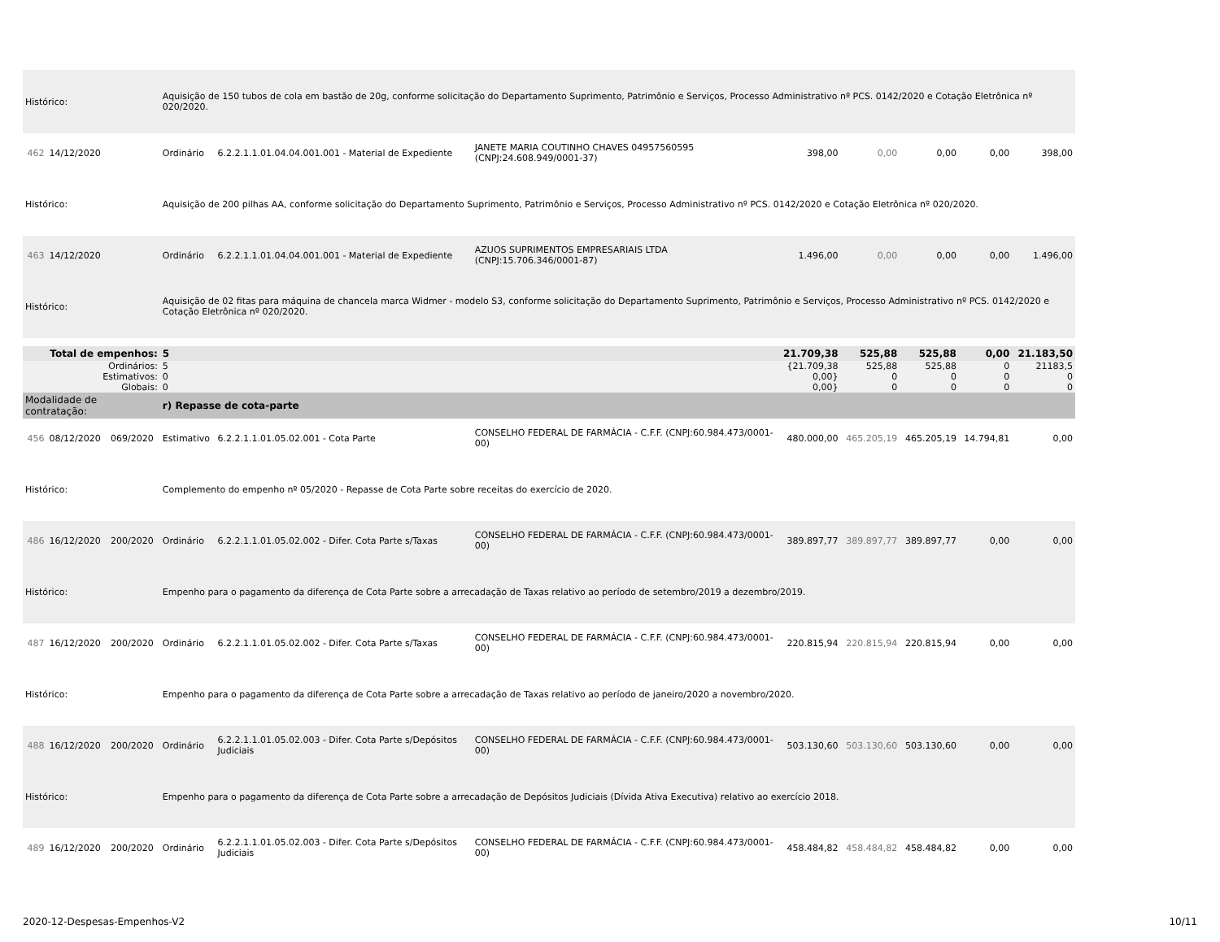| Histórico: | | | Aquisição de 150 tubos de cola em bastão de 20g, conforme solicitação do Departamento Suprimento, Patrimônio e Serviços, Processo Administrativo nº PCS. 0142/2020 e Cotação Eletrônica nº 020/2020. | | | | | | | |
| 462 | 14/12/2020 | | Ordinário | 6.2.2.1.1.01.04.04.001.001 - Material de Expediente | JANETE MARIA COUTINHO CHAVES 04957560595 (CNPJ:24.608.949/0001-37) | 398,00 | 0,00 | 0,00 | 0,00 | 398,00 |
| Histórico: | | | Aquisição de 200 pilhas AA, conforme solicitação do Departamento Suprimento, Patrimônio e Serviços, Processo Administrativo nº PCS. 0142/2020 e Cotação Eletrônica nº 020/2020. | | | | | | | |
| 463 | 14/12/2020 | | Ordinário | 6.2.2.1.1.01.04.04.001.001 - Material de Expediente | AZUOS SUPRIMENTOS EMPRESARIAIS LTDA (CNPJ:15.706.346/0001-87) | 1.496,00 | 0,00 | 0,00 | 0,00 | 1.496,00 |
| Histórico: | | | Aquisição de 02 fitas para máquina de chancela marca Widmer - modelo S3, conforme solicitação do Departamento Suprimento, Patrimônio e Serviços, Processo Administrativo nº PCS. 0142/2020 e Cotação Eletrônica nº 020/2020. | | | | | | | |
| Total de empenhos: | | | 5 | | | 21.709,38 | 525,88 | 525,88 | 0,00 | 21.183,50 |
| Ordinários: | | | 5 | | | {21.709,38 | 525,88 | 525,88 | 0 | 21183,5 |
| Estimativos: | | | 0 | | | 0,00} | 0 | 0 | 0 | 0 |
| Globais: | | | 0 | | | 0,00} | 0 | 0 | 0 | 0 |
| Modalidade de contratação: | | | r) Repasse de cota-parte | | | | | | | |
| 456 | 08/12/2020 | 069/2020 | Estimativo | 6.2.2.1.1.01.05.02.001 - Cota Parte | CONSELHO FEDERAL DE FARMÁCIA - C.F.F. (CNPJ:60.984.473/0001-00) | 480.000,00 | 465.205,19 | 465.205,19 | 14.794,81 | 0,00 |
| Histórico: | | | Complemento do empenho nº 05/2020 - Repasse de Cota Parte sobre receitas do exercício de 2020. | | | | | | | |
| 486 | 16/12/2020 | 200/2020 | Ordinário | 6.2.2.1.1.01.05.02.002 - Difer. Cota Parte s/Taxas | CONSELHO FEDERAL DE FARMÁCIA - C.F.F. (CNPJ:60.984.473/0001-00) | 389.897,77 | 389.897,77 | 389.897,77 | 0,00 | 0,00 |
| Histórico: | | | Empenho para o pagamento da diferença de Cota Parte sobre a arrecadação de Taxas relativo ao período de setembro/2019 a dezembro/2019. | | | | | | | |
| 487 | 16/12/2020 | 200/2020 | Ordinário | 6.2.2.1.1.01.05.02.002 - Difer. Cota Parte s/Taxas | CONSELHO FEDERAL DE FARMÁCIA - C.F.F. (CNPJ:60.984.473/0001-00) | 220.815,94 | 220.815,94 | 220.815,94 | 0,00 | 0,00 |
| Histórico: | | | Empenho para o pagamento da diferença de Cota Parte sobre a arrecadação de Taxas relativo ao período de janeiro/2020 a novembro/2020. | | | | | | | |
| 488 | 16/12/2020 | 200/2020 | Ordinário | 6.2.2.1.1.01.05.02.003 - Difer. Cota Parte s/Depósitos Judiciais | CONSELHO FEDERAL DE FARMÁCIA - C.F.F. (CNPJ:60.984.473/0001-00) | 503.130,60 | 503.130,60 | 503.130,60 | 0,00 | 0,00 |
| Histórico: | | | Empenho para o pagamento da diferença de Cota Parte sobre a arrecadação de Depósitos Judiciais (Dívida Ativa Executiva) relativo ao exercício 2018. | | | | | | | |
| 489 | 16/12/2020 | 200/2020 | Ordinário | 6.2.2.1.1.01.05.02.003 - Difer. Cota Parte s/Depósitos Judiciais | CONSELHO FEDERAL DE FARMÁCIA - C.F.F. (CNPJ:60.984.473/0001-00) | 458.484,82 | 458.484,82 | 458.484,82 | 0,00 | 0,00 |
2020-12-Despesas-Empenhos-V2 10/11